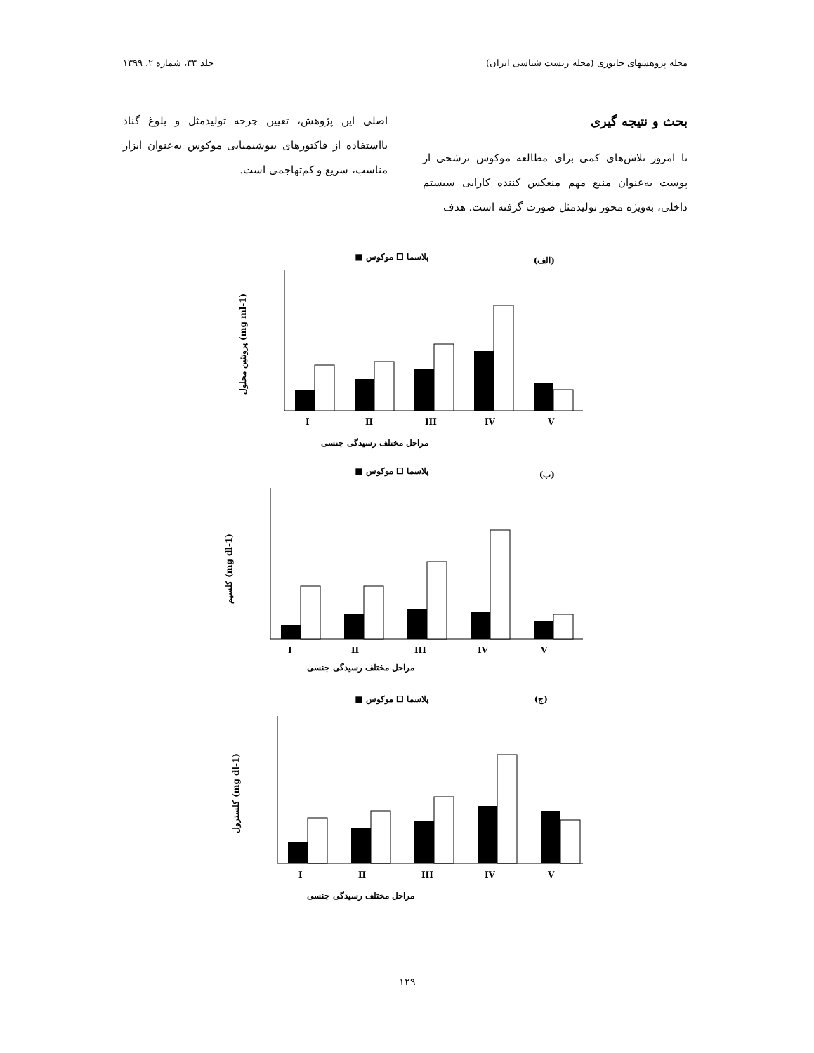مجله پژوهشهای جانوری (مجله زیست شناسی ایران) جلد ۳۳، شماره ۲، ۱۳۹۹
بحث و نتیجه گیری
تا امروز تلاش‌های کمی برای مطالعه موکوس ترشحی از پوست به‌عنوان منبع مهم منعکس کننده کارایی سیستم داخلی، به‌ویژه محور تولیدمثل صورت گرفته است. هدف
اصلی این پژوهش، تعیین چرخه تولیدمثل و بلوغ گناد بااستفاده از فاکتورهای بیوشیمیایی موکوس به‌عنوان ابزار مناسب، سریع و کم‌تهاجمی است.
(الف)
پلاسما ☐ موکوس ■
I
II
III
IV
V
مراحل مختلف رسیدگی جنسی
پروتئین محلول (mg ml-1)
(ب)
پلاسما ☐ موکوس ■
I
II
III
IV
V
مراحل مختلف رسیدگی جنسی
کلسیم (mg dl-1)
(ج)
پلاسما ☐ موکوس ■
I
II
III
IV
V
مراحل مختلف رسیدگی جنسی
کلسترول (mg dl-1)
۱۲۹